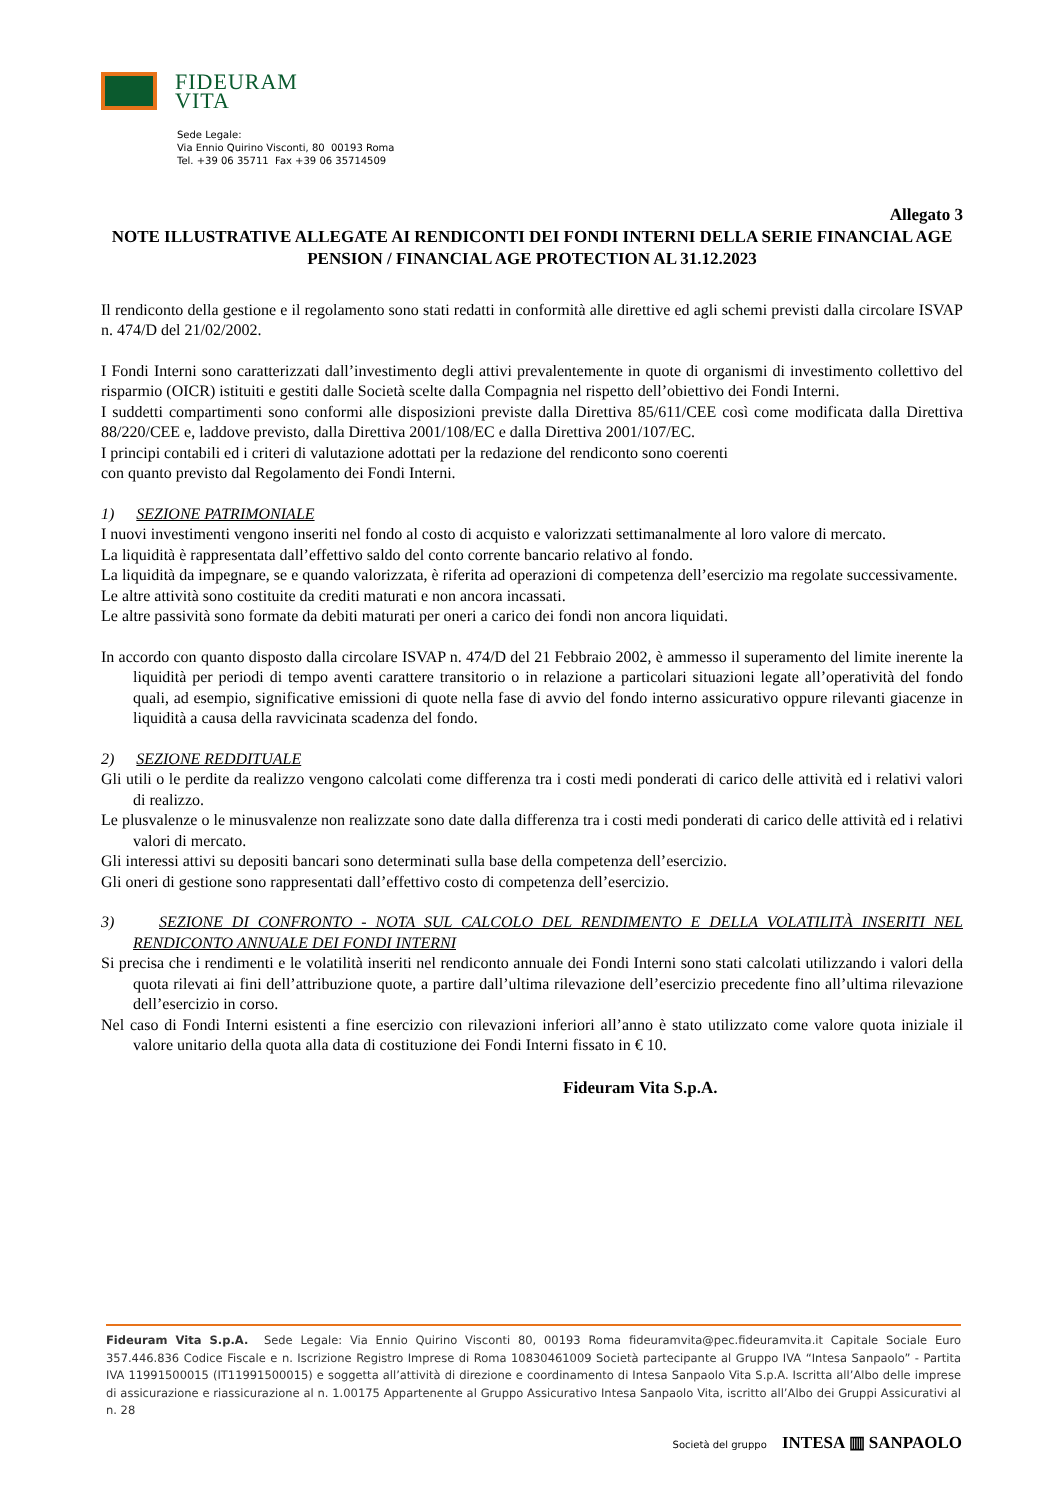FIDEURAM
VITA
Sede Legale:
Via Ennio Quirino Visconti, 80 00193 Roma
Tel. +39 06 35711 Fax +39 06 35714509
Allegato 3
NOTE ILLUSTRATIVE ALLEGATE AI RENDICONTI DEI FONDI INTERNI DELLA SERIE FINANCIAL AGE PENSION / FINANCIAL AGE PROTECTION AL 31.12.2023
Il rendiconto della gestione e il regolamento sono stati redatti in conformità alle direttive ed agli schemi previsti dalla circolare ISVAP n. 474/D del 21/02/2002.
I Fondi Interni sono caratterizzati dall’investimento degli attivi prevalentemente in quote di organismi di investimento collettivo del risparmio (OICR) istituiti e gestiti dalle Società scelte dalla Compagnia nel rispetto dell’obiettivo dei Fondi Interni.
I suddetti compartimenti sono conformi alle disposizioni previste dalla Direttiva 85/611/CEE così come modificata dalla Direttiva 88/220/CEE e, laddove previsto, dalla Direttiva 2001/108/EC e dalla Direttiva 2001/107/EC.
I principi contabili ed i criteri di valutazione adottati per la redazione del rendiconto sono coerenti
con quanto previsto dal Regolamento dei Fondi Interni.
1) SEZIONE PATRIMONIALE
I nuovi investimenti vengono inseriti nel fondo al costo di acquisto e valorizzati settimanalmente al loro valore di mercato.
La liquidità è rappresentata dall’effettivo saldo del conto corrente bancario relativo al fondo.
La liquidità da impegnare, se e quando valorizzata, è riferita ad operazioni di competenza dell’esercizio ma regolate successivamente.
Le altre attività sono costituite da crediti maturati e non ancora incassati.
Le altre passività sono formate da debiti maturati per oneri a carico dei fondi non ancora liquidati.
In accordo con quanto disposto dalla circolare ISVAP n. 474/D del 21 Febbraio 2002, è ammesso il superamento del limite inerente la liquidità per periodi di tempo aventi carattere transitorio o in relazione a particolari situazioni legate all’operatività del fondo quali, ad esempio, significative emissioni di quote nella fase di avvio del fondo interno assicurativo oppure rilevanti giacenze in liquidità a causa della ravvicinata scadenza del fondo.
2) SEZIONE REDDITUALE
Gli utili o le perdite da realizzo vengono calcolati come differenza tra i costi medi ponderati di carico delle attività ed i relativi valori di realizzo.
Le plusvalenze o le minusvalenze non realizzate sono date dalla differenza tra i costi medi ponderati di carico delle attività ed i relativi valori di mercato.
Gli interessi attivi su depositi bancari sono determinati sulla base della competenza dell’esercizio.
Gli oneri di gestione sono rappresentati dall’effettivo costo di competenza dell’esercizio.
3) SEZIONE DI CONFRONTO - NOTA SUL CALCOLO DEL RENDIMENTO E DELLA VOLATILITÀ INSERITI NEL RENDICONTO ANNUALE DEI FONDI INTERNI
Si precisa che i rendimenti e le volatilità inseriti nel rendiconto annuale dei Fondi Interni sono stati calcolati utilizzando i valori della quota rilevati ai fini dell’attribuzione quote, a partire dall’ultima rilevazione dell’esercizio precedente fino all’ultima rilevazione dell’esercizio in corso.
Nel caso di Fondi Interni esistenti a fine esercizio con rilevazioni inferiori all’anno è stato utilizzato come valore quota iniziale il valore unitario della quota alla data di costituzione dei Fondi Interni fissato in € 10.
Fideuram Vita S.p.A.
Fideuram Vita S.p.A. Sede Legale: Via Ennio Quirino Visconti 80, 00193 Roma fideuramvita@pec.fideuramvita.it Capitale Sociale Euro 357.446.836 Codice Fiscale e n. Iscrizione Registro Imprese di Roma 10830461009 Società partecipante al Gruppo IVA “Intesa Sanpaolo” - Partita IVA 11991500015 (IT11991500015) e soggetta all’attività di direzione e coordinamento di Intesa Sanpaolo Vita S.p.A. Iscritta all’Albo delle imprese di assicurazione e riassicurazione al n. 1.00175 Appartenente al Gruppo Assicurativo Intesa Sanpaolo Vita, iscritto all’Albo dei Gruppi Assicurativi al n. 28
Società del gruppo INTESA ▥ SANPAOLO